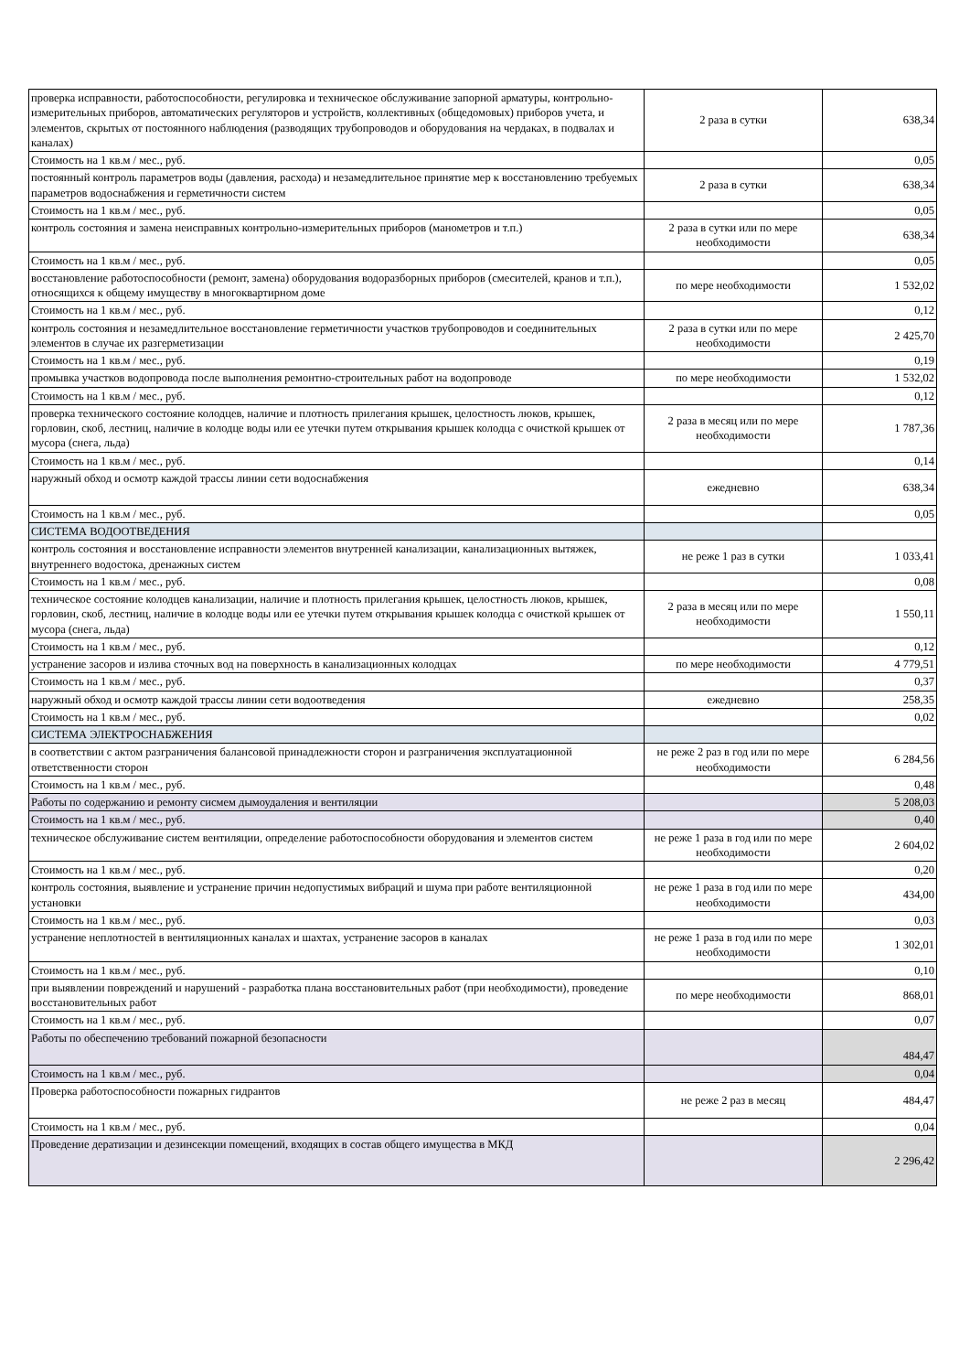| проверка исправности, работоспособности, регулировка и техническое обслуживание запорной арматуры, контрольно-измерительных приборов, автоматических регуляторов и устройств, коллективных (общедомовых) приборов учета, и элементов, скрытых от постоянного наблюдения (разводящих трубопроводов и оборудования на чердаках, в подвалах и каналах) | 2 раза в сутки | 638,34 |
| Стоимость на 1 кв.м / мес., руб. | | 0,05 |
| постоянный контроль параметров воды (давления, расхода) и незамедлительное принятие мер к восстановлению требуемых параметров водоснабжения и герметичности систем | 2 раза в сутки | 638,34 |
| Стоимость на 1 кв.м / мес., руб. | | 0,05 |
| контроль состояния и замена неисправных контрольно-измерительных приборов (манометров и т.п.) | 2 раза в сутки или по мере необходимости | 638,34 |
| Стоимость на 1 кв.м / мес., руб. | | 0,05 |
| восстановление работоспособности (ремонт, замена) оборудования водоразборных приборов (смесителей, кранов и т.п.), относящихся к общему имуществу в многоквартирном доме | по мере необходимости | 1 532,02 |
| Стоимость на 1 кв.м / мес., руб. | | 0,12 |
| контроль состояния и незамедлительное восстановление герметичности участков трубопроводов и соединительных элементов в случае их разгерметизации | 2 раза в сутки или по мере необходимости | 2 425,70 |
| Стоимость на 1 кв.м / мес., руб. | | 0,19 |
| промывка участков водопровода после выполнения ремонтно-строительных работ на водопроводе | по мере необходимости | 1 532,02 |
| Стоимость на 1 кв.м / мес., руб. | | 0,12 |
| проверка технического состояние колодцев, наличие и плотность прилегания крышек, целостность люков, крышек, горловин, скоб, лестниц, наличие в колодце воды или ее утечки путем открывания крышек колодца с очисткой крышек от мусора (снега, льда) | 2 раза в месяц или по мере необходимости | 1 787,36 |
| Стоимость на 1 кв.м / мес., руб. | | 0,14 |
| наружный обход и осмотр каждой трассы линии сети водоснабжения | ежедневно | 638,34 |
| Стоимость на 1 кв.м / мес., руб. | | 0,05 |
| СИСТЕМА ВОДООТВЕДЕНИЯ | | |
| контроль состояния и восстановление исправности элементов внутренней канализации, канализационных вытяжек, внутреннего водостока, дренажных систем | не реже 1 раз в сутки | 1 033,41 |
| Стоимость на 1 кв.м / мес., руб. | | 0,08 |
| техническое состояние колодцев канализации, наличие и плотность прилегания крышек, целостность люков, крышек, горловин, скоб, лестниц, наличие в колодце воды или ее утечки путем открывания крышек колодца с очисткой крышек от мусора (снега, льда) | 2 раза в месяц или по мере необходимости | 1 550,11 |
| Стоимость на 1 кв.м / мес., руб. | | 0,12 |
| устранение засоров и излива сточных вод на поверхность в канализационных колодцах | по мере необходимости | 4 779,51 |
| Стоимость на 1 кв.м / мес., руб. | | 0,37 |
| наружный обход и осмотр каждой трассы линии сети водоотведения | ежедневно | 258,35 |
| Стоимость на 1 кв.м / мес., руб. | | 0,02 |
| СИСТЕМА ЭЛЕКТРОСНАБЖЕНИЯ | | |
| в соответствии с актом разграничения балансовой принадлежности сторон и разграничения эксплуатационной ответственности сторон | не реже 2 раз в год или по мере необходимости | 6 284,56 |
| Стоимость на 1 кв.м / мес., руб. | | 0,48 |
| Работы по содержанию и ремонту сисмем дымоудаления и вентиляции | | 5 208,03 |
| Стоимость на 1 кв.м / мес., руб. | | 0,40 |
| техническое обслуживание систем вентиляции, определение работоспособности оборудования и элементов систем | не реже 1 раза в год или по мере необходимости | 2 604,02 |
| Стоимость на 1 кв.м / мес., руб. | | 0,20 |
| контроль состояния, выявление и устранение причин недопустимых вибраций и шума при работе вентиляционной установки | не реже 1 раза в год или по мере необходимости | 434,00 |
| Стоимость на 1 кв.м / мес., руб. | | 0,03 |
| устранение неплотностей в вентиляционных каналах и шахтах, устранение засоров в каналах | не реже 1 раза в год или по мере необходимости | 1 302,01 |
| Стоимость на 1 кв.м / мес., руб. | | 0,10 |
| при выявлении повреждений и нарушений - разработка плана восстановительных работ (при необходимости), проведение восстановительных работ | по мере необходимости | 868,01 |
| Стоимость на 1 кв.м / мес., руб. | | 0,07 |
| Работы по обеспечению требований пожарной безопасности | | 484,47 |
| Стоимость на 1 кв.м / мес., руб. | | 0,04 |
| Проверка работоспособности пожарных гидрантов | не реже 2 раз в месяц | 484,47 |
| Стоимость на 1 кв.м / мес., руб. | | 0,04 |
| Проведение дератизации и дезинсекции помещений, входящих в состав общего имущества в МКД | | 2 296,42 |